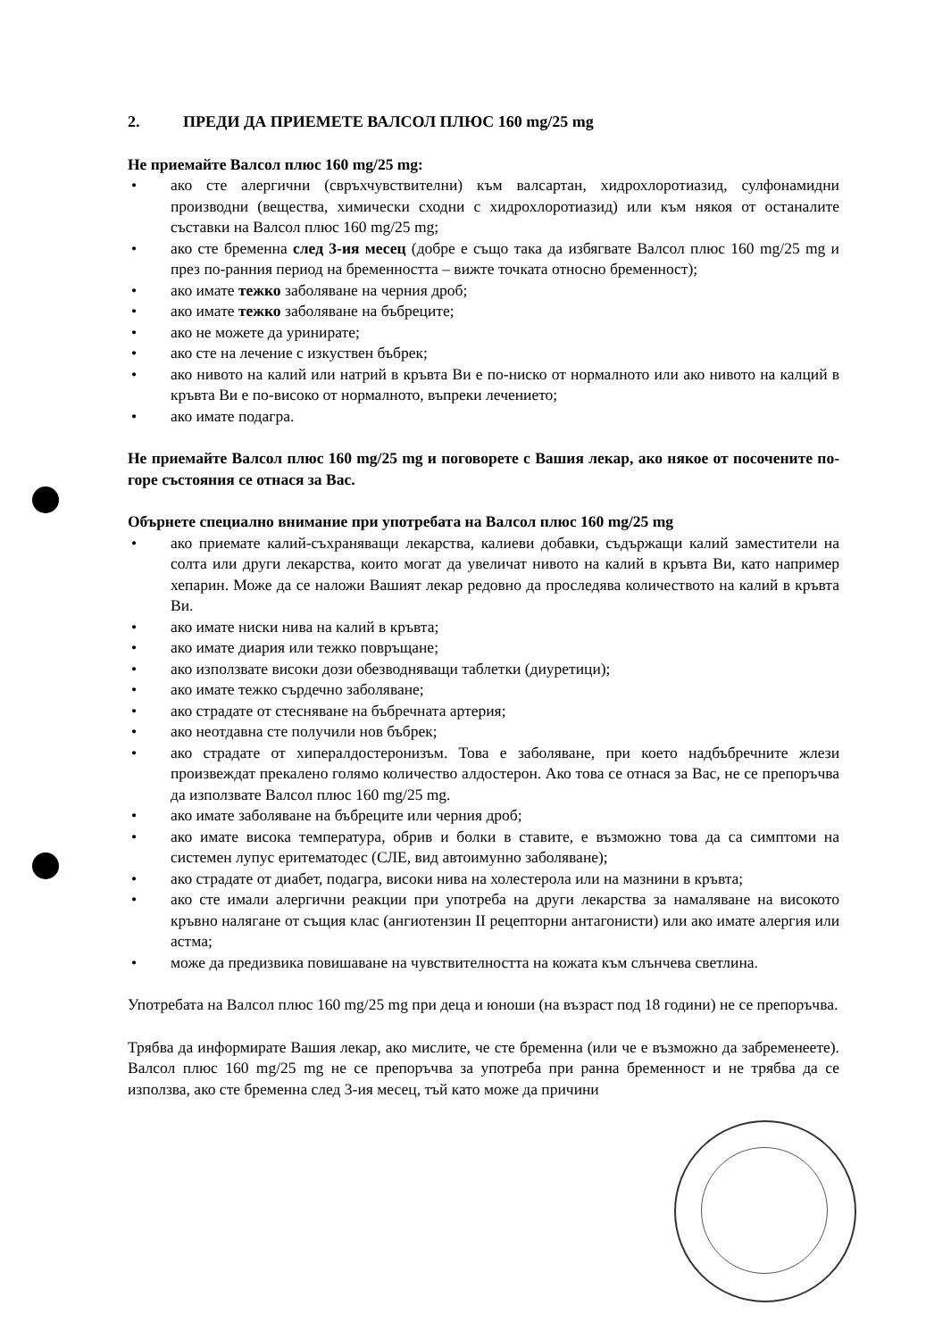2. ПРЕДИ ДА ПРИЕМЕТЕ ВАЛСОЛ ПЛЮС 160 mg/25 mg
Не приемайте Валсол плюс 160 mg/25 mg:
• ако сте алергични (свръхчувствителни) към валсартан, хидрохлоротиазид, сулфонамидни производни (вещества, химически сходни с хидрохлоротиазид) или към някоя от останалите съставки на Валсол плюс 160 mg/25 mg;
• ако сте бременна след 3-ия месец (добре е също така да избягвате Валсол плюс 160 mg/25 mg и през по-ранния период на бременността – вижте точката относно бременност);
• ако имате тежко заболяване на черния дроб;
• ако имате тежко заболяване на бъбреците;
• ако не можете да уринирате;
• ако сте на лечение с изкуствен бъбрек;
• ако нивото на калий или натрий в кръвта Ви е по-ниско от нормалното или ако нивото на калций в кръвта Ви е по-високо от нормалното, въпреки лечението;
• ако имате подагра.
Не приемайте Валсол плюс 160 mg/25 mg и поговорете с Вашия лекар, ако някое от посочените по-горе състояния се отнася за Вас.
Обърнете специално внимание при употребата на Валсол плюс 160 mg/25 mg
• ако приемате калий-съхраняващи лекарства, калиеви добавки, съдържащи калий заместители на солта или други лекарства, които могат да увеличат нивото на калий в кръвта Ви, като например хепарин. Може да се наложи Вашият лекар редовно да проследява количеството на калий в кръвта Ви.
• ако имате ниски нива на калий в кръвта;
• ако имате диария или тежко повръщане;
• ако използвате високи дози обезводняващи таблетки (диуретици);
• ако имате тежко сърдечно заболяване;
• ако страдате от стесняване на бъбречната артерия;
• ако неотдавна сте получили нов бъбрек;
• ако страдате от хипералдостеронизъм. Това е заболяване, при което надбъбречните жлези произвеждат прекалено голямо количество алдостерон. Ако това се отнася за Вас, не се препоръчва да използвате Валсол плюс 160 mg/25 mg.
• ако имате заболяване на бъбреците или черния дроб;
• ако имате висока температура, обрив и болки в ставите, е възможно това да са симптоми на системен лупус еритематодес (СЛЕ, вид автоимунно заболяване);
• ако страдате от диабет, подагра, високи нива на холестерола или на мазнини в кръвта;
• ако сте имали алергични реакции при употреба на други лекарства за намаляване на високото кръвно налягане от същия клас (ангиотензин II рецепторни антагонисти) или ако имате алергия или астма;
• може да предизвика повишаване на чувствителността на кожата към слънчева светлина.
Употребата на Валсол плюс 160 mg/25 mg при деца и юноши (на възраст под 18 години) не се препоръчва.
Трябва да информирате Вашия лекар, ако мислите, че сте бременна (или че е възможно да забременеете). Валсол плюс 160 mg/25 mg не се препоръчва за употреба при ранна бременност и не трябва да се използва, ако сте бременна след 3-ия месец, тъй като може да причини